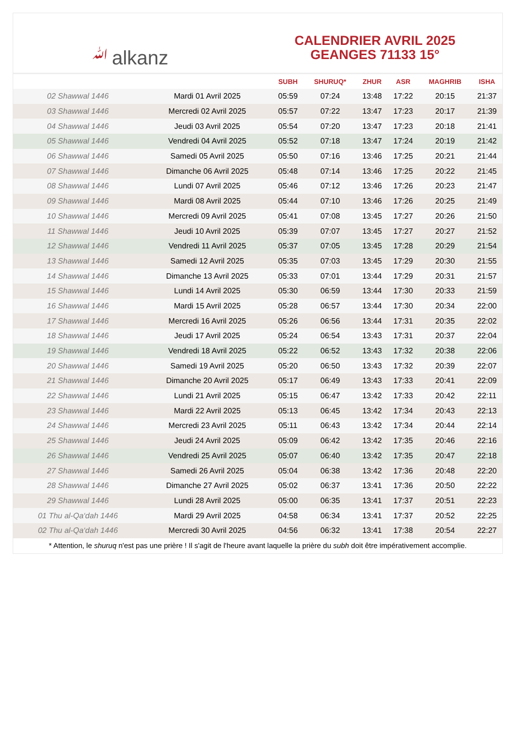ﷲalkanz
CALENDRIER AVRIL 2025
GEANGES 71133 15°
| | | SUBH | SHURUQ* | ZHUR | ASR | MAGHRIB | ISHA |
| --- | --- | --- | --- | --- | --- | --- | --- |
| 02 Shawwal 1446 | Mardi 01 Avril 2025 | 05:59 | 07:24 | 13:48 | 17:22 | 20:15 | 21:37 |
| 03 Shawwal 1446 | Mercredi 02 Avril 2025 | 05:57 | 07:22 | 13:47 | 17:23 | 20:17 | 21:39 |
| 04 Shawwal 1446 | Jeudi 03 Avril 2025 | 05:54 | 07:20 | 13:47 | 17:23 | 20:18 | 21:41 |
| 05 Shawwal 1446 | Vendredi 04 Avril 2025 | 05:52 | 07:18 | 13:47 | 17:24 | 20:19 | 21:42 |
| 06 Shawwal 1446 | Samedi 05 Avril 2025 | 05:50 | 07:16 | 13:46 | 17:25 | 20:21 | 21:44 |
| 07 Shawwal 1446 | Dimanche 06 Avril 2025 | 05:48 | 07:14 | 13:46 | 17:25 | 20:22 | 21:45 |
| 08 Shawwal 1446 | Lundi 07 Avril 2025 | 05:46 | 07:12 | 13:46 | 17:26 | 20:23 | 21:47 |
| 09 Shawwal 1446 | Mardi 08 Avril 2025 | 05:44 | 07:10 | 13:46 | 17:26 | 20:25 | 21:49 |
| 10 Shawwal 1446 | Mercredi 09 Avril 2025 | 05:41 | 07:08 | 13:45 | 17:27 | 20:26 | 21:50 |
| 11 Shawwal 1446 | Jeudi 10 Avril 2025 | 05:39 | 07:07 | 13:45 | 17:27 | 20:27 | 21:52 |
| 12 Shawwal 1446 | Vendredi 11 Avril 2025 | 05:37 | 07:05 | 13:45 | 17:28 | 20:29 | 21:54 |
| 13 Shawwal 1446 | Samedi 12 Avril 2025 | 05:35 | 07:03 | 13:45 | 17:29 | 20:30 | 21:55 |
| 14 Shawwal 1446 | Dimanche 13 Avril 2025 | 05:33 | 07:01 | 13:44 | 17:29 | 20:31 | 21:57 |
| 15 Shawwal 1446 | Lundi 14 Avril 2025 | 05:30 | 06:59 | 13:44 | 17:30 | 20:33 | 21:59 |
| 16 Shawwal 1446 | Mardi 15 Avril 2025 | 05:28 | 06:57 | 13:44 | 17:30 | 20:34 | 22:00 |
| 17 Shawwal 1446 | Mercredi 16 Avril 2025 | 05:26 | 06:56 | 13:44 | 17:31 | 20:35 | 22:02 |
| 18 Shawwal 1446 | Jeudi 17 Avril 2025 | 05:24 | 06:54 | 13:43 | 17:31 | 20:37 | 22:04 |
| 19 Shawwal 1446 | Vendredi 18 Avril 2025 | 05:22 | 06:52 | 13:43 | 17:32 | 20:38 | 22:06 |
| 20 Shawwal 1446 | Samedi 19 Avril 2025 | 05:20 | 06:50 | 13:43 | 17:32 | 20:39 | 22:07 |
| 21 Shawwal 1446 | Dimanche 20 Avril 2025 | 05:17 | 06:49 | 13:43 | 17:33 | 20:41 | 22:09 |
| 22 Shawwal 1446 | Lundi 21 Avril 2025 | 05:15 | 06:47 | 13:42 | 17:33 | 20:42 | 22:11 |
| 23 Shawwal 1446 | Mardi 22 Avril 2025 | 05:13 | 06:45 | 13:42 | 17:34 | 20:43 | 22:13 |
| 24 Shawwal 1446 | Mercredi 23 Avril 2025 | 05:11 | 06:43 | 13:42 | 17:34 | 20:44 | 22:14 |
| 25 Shawwal 1446 | Jeudi 24 Avril 2025 | 05:09 | 06:42 | 13:42 | 17:35 | 20:46 | 22:16 |
| 26 Shawwal 1446 | Vendredi 25 Avril 2025 | 05:07 | 06:40 | 13:42 | 17:35 | 20:47 | 22:18 |
| 27 Shawwal 1446 | Samedi 26 Avril 2025 | 05:04 | 06:38 | 13:42 | 17:36 | 20:48 | 22:20 |
| 28 Shawwal 1446 | Dimanche 27 Avril 2025 | 05:02 | 06:37 | 13:41 | 17:36 | 20:50 | 22:22 |
| 29 Shawwal 1446 | Lundi 28 Avril 2025 | 05:00 | 06:35 | 13:41 | 17:37 | 20:51 | 22:23 |
| 01 Thu al-Qa‘dah 1446 | Mardi 29 Avril 2025 | 04:58 | 06:34 | 13:41 | 17:37 | 20:52 | 22:25 |
| 02 Thu al-Qa‘dah 1446 | Mercredi 30 Avril 2025 | 04:56 | 06:32 | 13:41 | 17:38 | 20:54 | 22:27 |
* Attention, le shuruq n'est pas une prière ! Il s'agit de l'heure avant laquelle la prière du subh doit être impérativement accomplie.